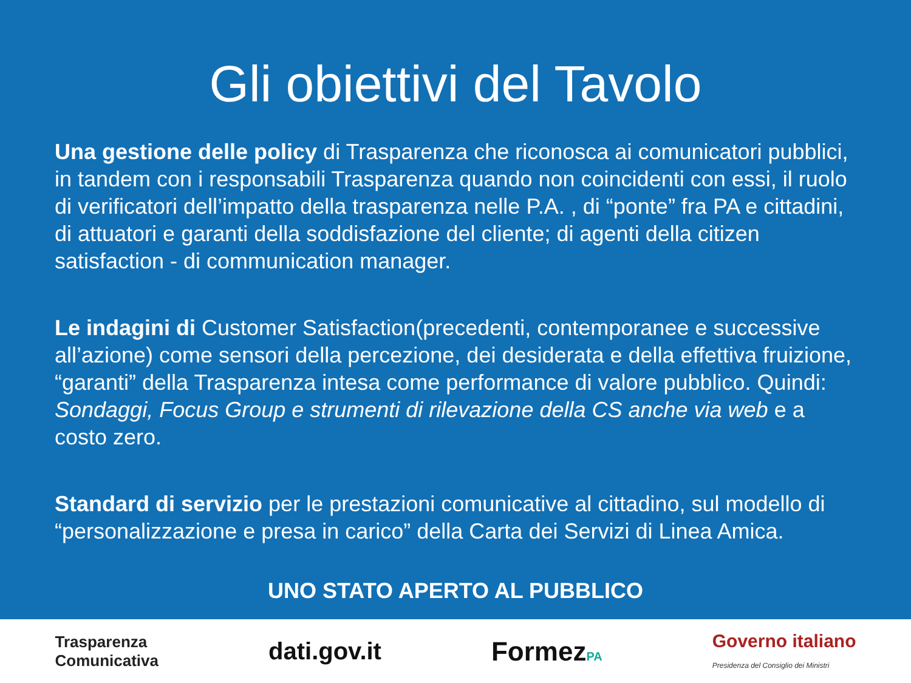Gli obiettivi del Tavolo
Una gestione delle policy di Trasparenza che riconosca ai comunicatori pubblici, in tandem con i responsabili Trasparenza quando non coincidenti con essi, il ruolo di verificatori dell’impatto della trasparenza nelle P.A. , di “ponte” fra PA e cittadini, di attuatori e garanti della soddisfazione del cliente; di agenti della citizen satisfaction - di communication manager.
Le indagini di Customer Satisfaction(precedenti, contemporanee e successive all’azione) come sensori della percezione, dei desiderata e della effettiva fruizione, “garanti” della Trasparenza intesa come performance di valore pubblico. Quindi: Sondaggi, Focus Group e strumenti di rilevazione della CS anche via web e a costo zero.
Standard di servizio per le prestazioni comunicative al cittadino, sul modello di “personalizzazione e presa in carico” della Carta dei Servizi di Linea Amica.
UNO STATO APERTO AL PUBBLICO
Trasparenza
Comunicativa
dati.gov.it FormezPA
Governo italiano
Presidenza del Consiglio dei Ministri